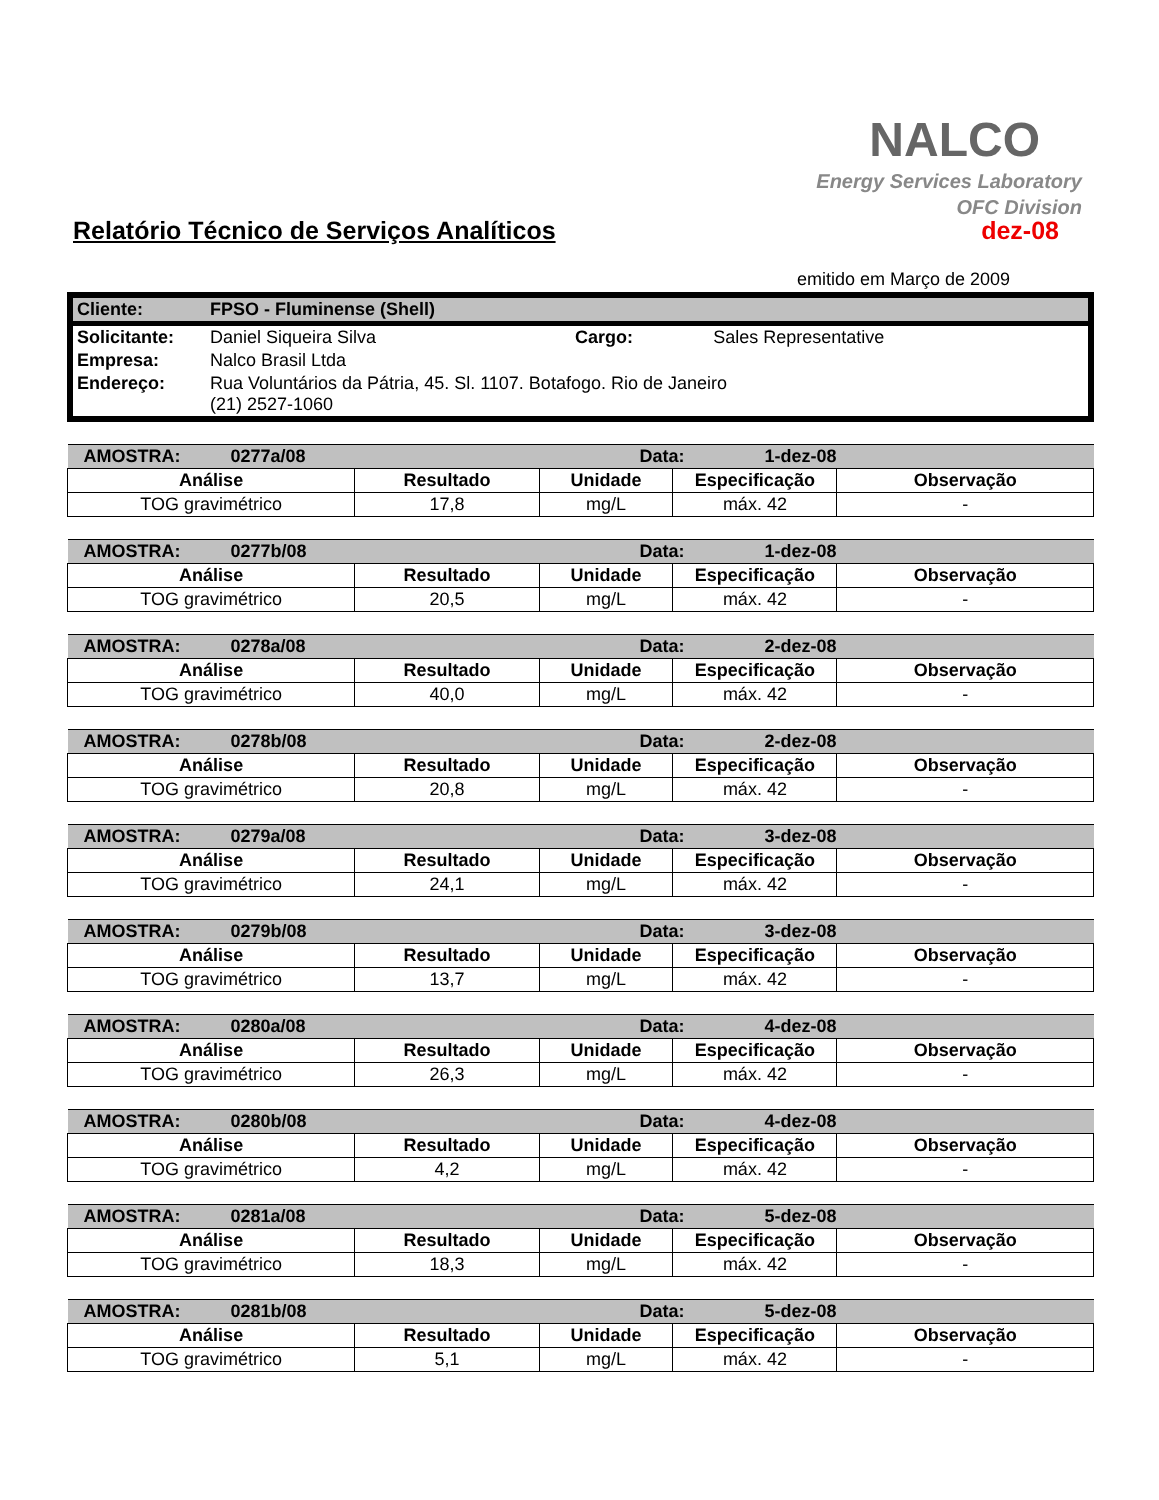NALCO
Energy Services Laboratory
OFC Division
Relatório Técnico de Serviços Analíticos dez-08
emitido em Março de 2009
| Cliente: | FPSO - Fluminense (Shell) | | |
| Solicitante: | Daniel Siqueira Silva | Cargo: | Sales Representative |
| Empresa: | Nalco Brasil Ltda | | |
| Endereço: | Rua Voluntários da Pátria, 45. Sl. 1107. Botafogo. Rio de Janeiro (21) 2527-1060 | | |
| AMOSTRA: 0277a/08 | | Data: 1-dez-08 | | |
| Análise | Resultado | Unidade | Especificação | Observação |
| TOG gravimétrico | 17,8 | mg/L | máx. 42 | - |
| AMOSTRA: 0277b/08 | | Data: 1-dez-08 | | |
| Análise | Resultado | Unidade | Especificação | Observação |
| TOG gravimétrico | 20,5 | mg/L | máx. 42 | - |
| AMOSTRA: 0278a/08 | | Data: 2-dez-08 | | |
| Análise | Resultado | Unidade | Especificação | Observação |
| TOG gravimétrico | 40,0 | mg/L | máx. 42 | - |
| AMOSTRA: 0278b/08 | | Data: 2-dez-08 | | |
| Análise | Resultado | Unidade | Especificação | Observação |
| TOG gravimétrico | 20,8 | mg/L | máx. 42 | - |
| AMOSTRA: 0279a/08 | | Data: 3-dez-08 | | |
| Análise | Resultado | Unidade | Especificação | Observação |
| TOG gravimétrico | 24,1 | mg/L | máx. 42 | - |
| AMOSTRA: 0279b/08 | | Data: 3-dez-08 | | |
| Análise | Resultado | Unidade | Especificação | Observação |
| TOG gravimétrico | 13,7 | mg/L | máx. 42 | - |
| AMOSTRA: 0280a/08 | | Data: 4-dez-08 | | |
| Análise | Resultado | Unidade | Especificação | Observação |
| TOG gravimétrico | 26,3 | mg/L | máx. 42 | - |
| AMOSTRA: 0280b/08 | | Data: 4-dez-08 | | |
| Análise | Resultado | Unidade | Especificação | Observação |
| TOG gravimétrico | 4,2 | mg/L | máx. 42 | - |
| AMOSTRA: 0281a/08 | | Data: 5-dez-08 | | |
| Análise | Resultado | Unidade | Especificação | Observação |
| TOG gravimétrico | 18,3 | mg/L | máx. 42 | - |
| AMOSTRA: 0281b/08 | | Data: 5-dez-08 | | |
| Análise | Resultado | Unidade | Especificação | Observação |
| TOG gravimétrico | 5,1 | mg/L | máx. 42 | - |